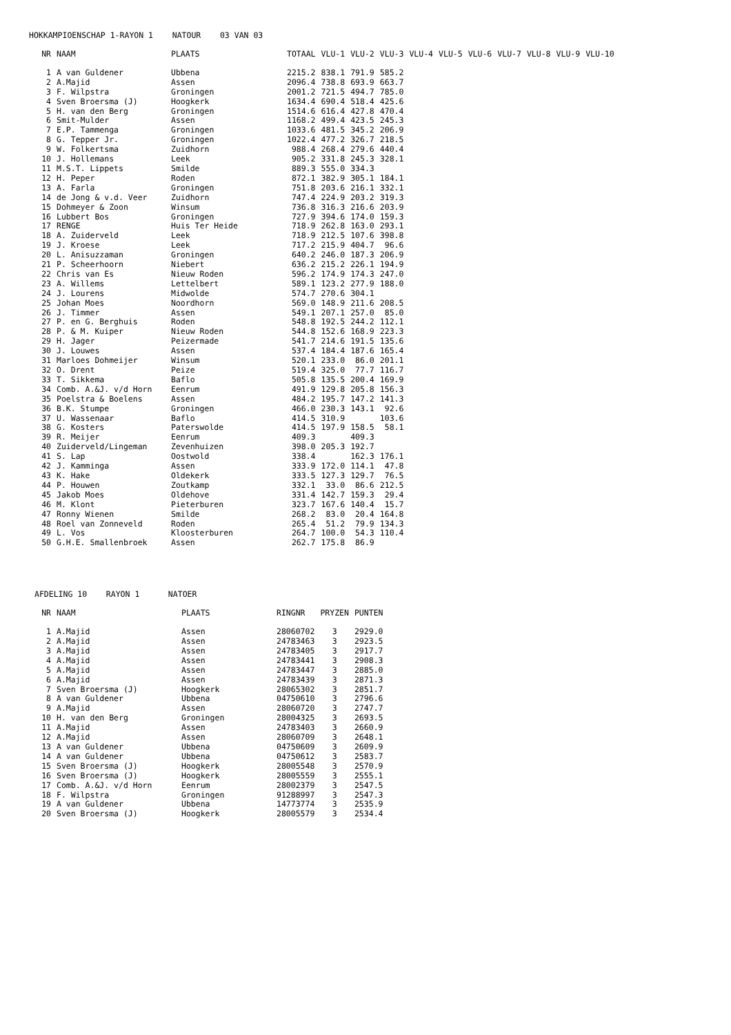HOKKAMPIOENSCHAP 1-RAYON 1 NATOUR 03 VAN 03
| NR | NAAM | PLAATS | TOTAAL | VLU-1 | VLU-2 | VLU-3 | VLU-4 | VLU-5 | VLU-6 | VLU-7 | VLU-8 | VLU-9 | VLU-10 |
| --- | --- | --- | --- | --- | --- | --- | --- | --- | --- | --- | --- | --- | --- |
| 1 | A van Guldener | Ubbena | 2215.2 | 838.1 | 791.9 | 585.2 | | | | | | | |
| 2 | A.Majid | Assen | 2096.4 | 738.8 | 693.9 | 663.7 | | | | | | | |
| 3 | F. Wilpstra | Groningen | 2001.2 | 721.5 | 494.7 | 785.0 | | | | | | | |
| 4 | Sven Broersma (J) | Hoogkerk | 1634.4 | 690.4 | 518.4 | 425.6 | | | | | | | |
| 5 | H. van den Berg | Groningen | 1514.6 | 616.4 | 427.8 | 470.4 | | | | | | | |
| 6 | Smit-Mulder | Assen | 1168.2 | 499.4 | 423.5 | 245.3 | | | | | | | |
| 7 | E.P. Tammenga | Groningen | 1033.6 | 481.5 | 345.2 | 206.9 | | | | | | | |
| 8 | G. Tepper Jr. | Groningen | 1022.4 | 477.2 | 326.7 | 218.5 | | | | | | | |
| 9 | W. Folkertsma | Zuidhorn | 988.4 | 268.4 | 279.6 | 440.4 | | | | | | | |
| 10 | J. Hollemans | Leek | 905.2 | 331.8 | 245.3 | 328.1 | | | | | | | |
| 11 | M.S.T. Lippets | Smilde | 889.3 | 555.0 | 334.3 | | | | | | | | |
| 12 | H. Peper | Roden | 872.1 | 382.9 | 305.1 | 184.1 | | | | | | | |
| 13 | A. Farla | Groningen | 751.8 | 203.6 | 216.1 | 332.1 | | | | | | | |
| 14 | de Jong & v.d. Veer | Zuidhorn | 747.4 | 224.9 | 203.2 | 319.3 | | | | | | | |
| 15 | Dohmeyer & Zoon | Winsum | 736.8 | 316.3 | 216.6 | 203.9 | | | | | | | |
| 16 | Lubbert Bos | Groningen | 727.9 | 394.6 | 174.0 | 159.3 | | | | | | | |
| 17 | RENGE | Huis Ter Heide | 718.9 | 262.8 | 163.0 | 293.1 | | | | | | | |
| 18 | A. Zuiderveld | Leek | 718.9 | 212.5 | 107.6 | 398.8 | | | | | | | |
| 19 | J. Kroese | Leek | 717.2 | 215.9 | 404.7 | 96.6 | | | | | | | |
| 20 | L. Anisuzzaman | Groningen | 640.2 | 246.0 | 187.3 | 206.9 | | | | | | | |
| 21 | P. Scheerhoorn | Niebert | 636.2 | 215.2 | 226.1 | 194.9 | | | | | | | |
| 22 | Chris van Es | Nieuw Roden | 596.2 | 174.9 | 174.3 | 247.0 | | | | | | | |
| 23 | A. Willems | Lettelbert | 589.1 | 123.2 | 277.9 | 188.0 | | | | | | | |
| 24 | J. Lourens | Midwolde | 574.7 | 270.6 | 304.1 | | | | | | | | |
| 25 | Johan Moes | Noordhorn | 569.0 | 148.9 | 211.6 | 208.5 | | | | | | | |
| 26 | J. Timmer | Assen | 549.1 | 207.1 | 257.0 | 85.0 | | | | | | | |
| 27 | P. en G. Berghuis | Roden | 548.8 | 192.5 | 244.2 | 112.1 | | | | | | | |
| 28 | P. & M. Kuiper | Nieuw Roden | 544.8 | 152.6 | 168.9 | 223.3 | | | | | | | |
| 29 | H. Jager | Peizermade | 541.7 | 214.6 | 191.5 | 135.6 | | | | | | | |
| 30 | J. Louwes | Assen | 537.4 | 184.4 | 187.6 | 165.4 | | | | | | | |
| 31 | Marloes Dohmeijer | Winsum | 520.1 | 233.0 | 86.0 | 201.1 | | | | | | | |
| 32 | O. Drent | Peize | 519.4 | 325.0 | 77.7 | 116.7 | | | | | | | |
| 33 | T. Sikkema | Baflo | 505.8 | 135.5 | 200.4 | 169.9 | | | | | | | |
| 34 | Comb. A.&J. v/d Horn | Eenrum | 491.9 | 129.8 | 205.8 | 156.3 | | | | | | | |
| 35 | Poelstra & Boelens | Assen | 484.2 | 195.7 | 147.2 | 141.3 | | | | | | | |
| 36 | B.K. Stumpe | Groningen | 466.0 | 230.3 | 143.1 | 92.6 | | | | | | | |
| 37 | U. Wassenaar | Baflo | 414.5 | 310.9 | | 103.6 | | | | | | | |
| 38 | G. Kosters | Paterswolde | 414.5 | 197.9 | 158.5 | 58.1 | | | | | | | |
| 39 | R. Meijer | Eenrum | 409.3 | | 409.3 | | | | | | | | |
| 40 | Zuiderveld/Lingeman | Zevenhuizen | 398.0 | 205.3 | 192.7 | | | | | | | | |
| 41 | S. Lap | Oostwold | 338.4 | | 162.3 | 176.1 | | | | | | | |
| 42 | J. Kamminga | Assen | 333.9 | 172.0 | 114.1 | 47.8 | | | | | | | |
| 43 | K. Hake | Oldekerk | 333.5 | 127.3 | 129.7 | 76.5 | | | | | | | |
| 44 | P. Houwen | Zoutkamp | 332.1 | 33.0 | 86.6 | 212.5 | | | | | | | |
| 45 | Jakob Moes | Oldehove | 331.4 | 142.7 | 159.3 | 29.4 | | | | | | | |
| 46 | M. Klont | Pieterburen | 323.7 | 167.6 | 140.4 | 15.7 | | | | | | | |
| 47 | Ronny Wienen | Smilde | 268.2 | 83.0 | 20.4 | 164.8 | | | | | | | |
| 48 | Roel van Zonneveld | Roden | 265.4 | 51.2 | 79.9 | 134.3 | | | | | | | |
| 49 | L. Vos | Kloosterburen | 264.7 | 100.0 | 54.3 | 110.4 | | | | | | | |
| 50 | G.H.E. Smallenbroek | Assen | 262.7 | 175.8 | 86.9 | | | | | | | | |
AFDELING 10 RAYON 1 NATOER
| NR | NAAM | PLAATS | RINGNR | PRYZEN | PUNTEN |
| --- | --- | --- | --- | --- | --- |
| 1 | A.Majid | Assen | 28060702 | 3 | 2929.0 |
| 2 | A.Majid | Assen | 24783463 | 3 | 2923.5 |
| 3 | A.Majid | Assen | 24783405 | 3 | 2917.7 |
| 4 | A.Majid | Assen | 24783441 | 3 | 2908.3 |
| 5 | A.Majid | Assen | 24783447 | 3 | 2885.0 |
| 6 | A.Majid | Assen | 24783439 | 3 | 2871.3 |
| 7 | Sven Broersma (J) | Hoogkerk | 28065302 | 3 | 2851.7 |
| 8 | A van Guldener | Ubbena | 04750610 | 3 | 2796.6 |
| 9 | A.Majid | Assen | 28060720 | 3 | 2747.7 |
| 10 | H. van den Berg | Groningen | 28004325 | 3 | 2693.5 |
| 11 | A.Majid | Assen | 24783403 | 3 | 2660.9 |
| 12 | A.Majid | Assen | 28060709 | 3 | 2648.1 |
| 13 | A van Guldener | Ubbena | 04750609 | 3 | 2609.9 |
| 14 | A van Guldener | Ubbena | 04750612 | 3 | 2583.7 |
| 15 | Sven Broersma (J) | Hoogkerk | 28005548 | 3 | 2570.9 |
| 16 | Sven Broersma (J) | Hoogkerk | 28005559 | 3 | 2555.1 |
| 17 | Comb. A.&J. v/d Horn | Eenrum | 28002379 | 3 | 2547.5 |
| 18 | F. Wilpstra | Groningen | 91288997 | 3 | 2547.3 |
| 19 | A van Guldener | Ubbena | 14773774 | 3 | 2535.9 |
| 20 | Sven Broersma (J) | Hoogkerk | 28005579 | 3 | 2534.4 |